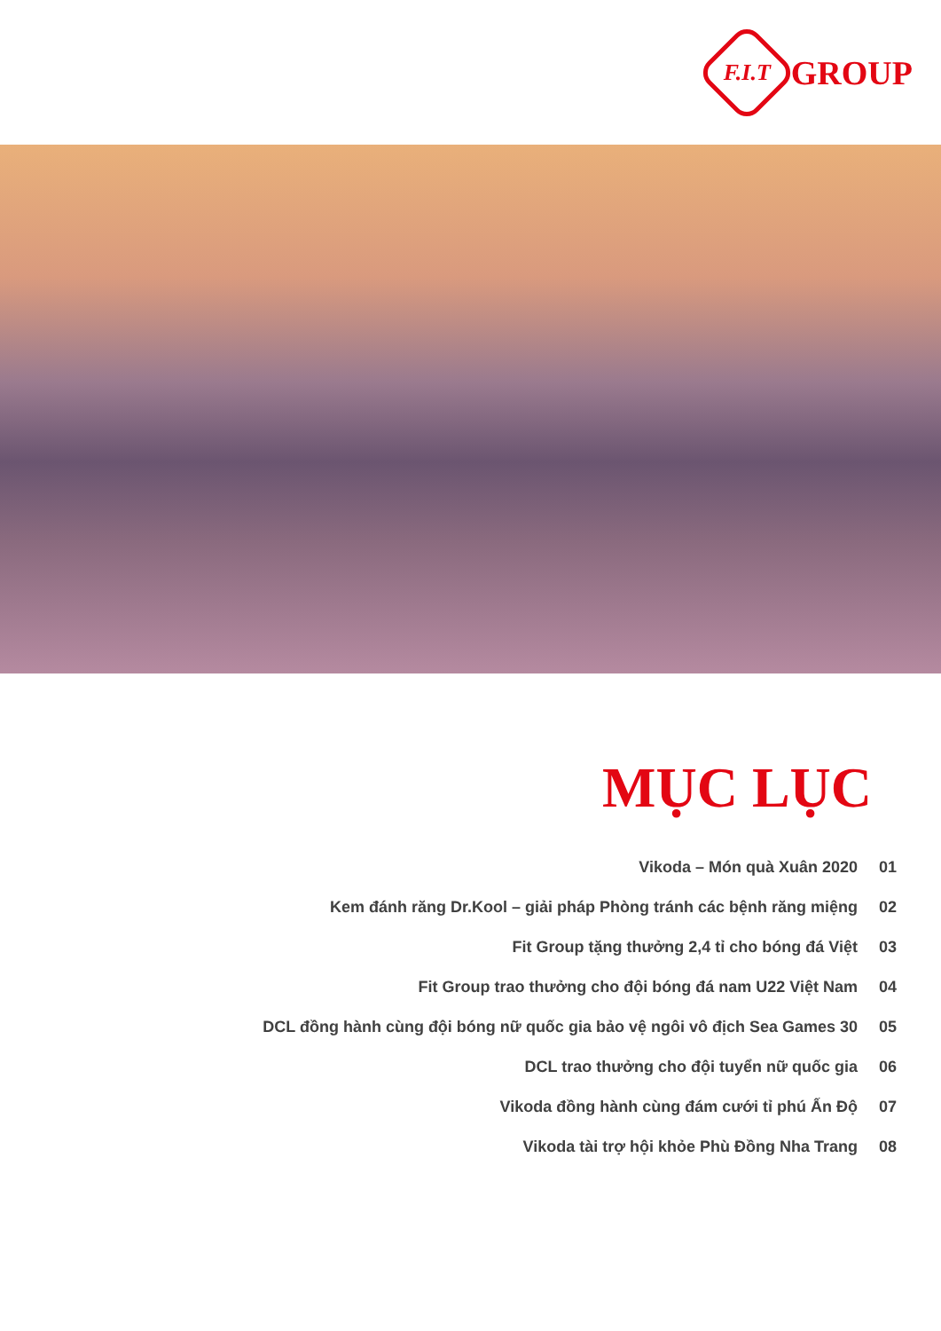F.I.T
GROUP
MỤC LỤC
| Vikoda – Món quà Xuân 2020 | 01 |
| Kem đánh răng Dr.Kool – giải pháp Phòng tránh các bệnh răng miệng | 02 |
| Fit Group tặng thưởng 2,4 tỉ cho bóng đá Việt | 03 |
| Fit Group trao thưởng cho đội bóng đá nam U22 Việt Nam | 04 |
| DCL đồng hành cùng đội bóng nữ quốc gia bảo vệ ngôi vô địch Sea Games 30 | 05 |
| DCL trao thưởng cho đội tuyển nữ quốc gia | 06 |
| Vikoda đồng hành cùng đám cưới tỉ phú Ấn Độ | 07 |
| Vikoda tài trợ hội khỏe Phù Đồng Nha Trang | 08 |